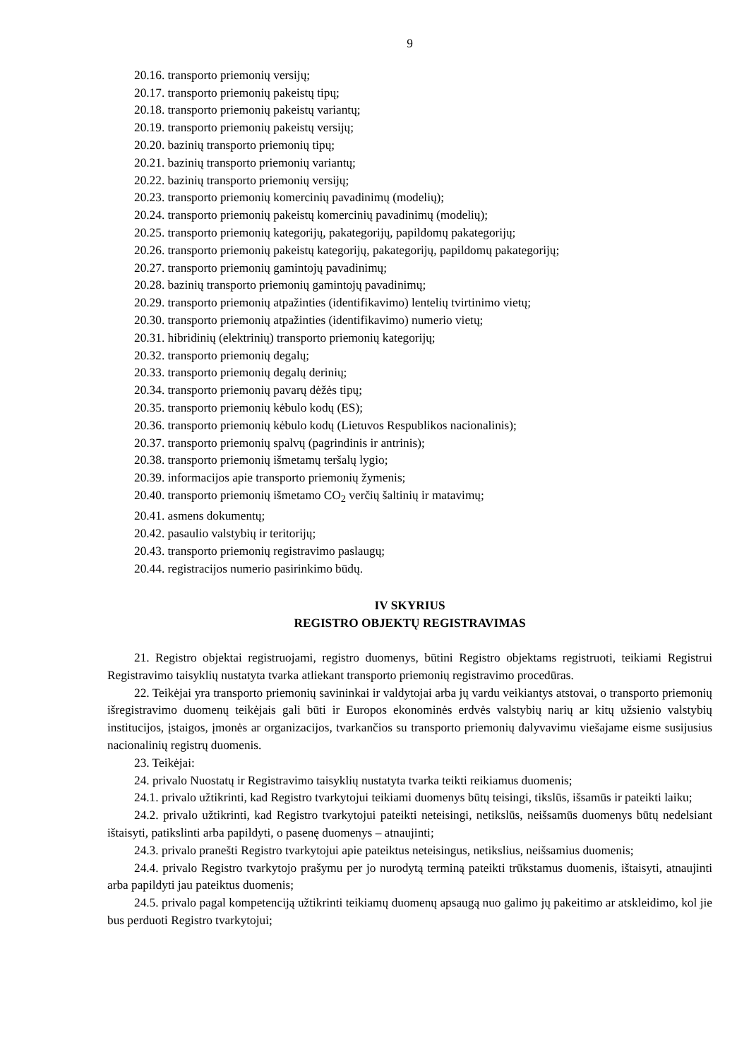9
20.16. transporto priemonių versijų;
20.17. transporto priemonių pakeistų tipų;
20.18. transporto priemonių pakeistų variantų;
20.19. transporto priemonių pakeistų versijų;
20.20. bazinių transporto priemonių tipų;
20.21. bazinių transporto priemonių variantų;
20.22. bazinių transporto priemonių versijų;
20.23. transporto priemonių komercinių pavadinimų (modelių);
20.24. transporto priemonių pakeistų komercinių pavadinimų (modelių);
20.25. transporto priemonių kategorijų, pakategorijų, papildomų pakategorijų;
20.26. transporto priemonių pakeistų kategorijų, pakategorijų, papildomų pakategorijų;
20.27. transporto priemonių gamintojų pavadinimų;
20.28. bazinių transporto priemonių gamintojų pavadinimų;
20.29. transporto priemonių atpažinties (identifikavimo) lentelių tvirtinimo vietų;
20.30. transporto priemonių atpažinties (identifikavimo) numerio vietų;
20.31. hibridinių (elektrinių) transporto priemonių kategorijų;
20.32. transporto priemonių degalų;
20.33. transporto priemonių degalų derinių;
20.34. transporto priemonių pavarų dėžės tipų;
20.35. transporto priemonių kėbulo kodų (ES);
20.36. transporto priemonių kėbulo kodų (Lietuvos Respublikos nacionalinis);
20.37. transporto priemonių spalvų (pagrindinis ir antrinis);
20.38. transporto priemonių išmetamų teršalų lygio;
20.39. informacijos apie transporto priemonių žymenis;
20.40. transporto priemonių išmetamo CO<sub>2</sub> verčių šaltinių ir matavimų;
20.41. asmens dokumentų;
20.42. pasaulio valstybių ir teritorijų;
20.43. transporto priemonių registravimo paslaugų;
20.44. registracijos numerio pasirinkimo būdų.
IV SKYRIUS
REGISTRO OBJEKTŲ REGISTRAVIMAS
21. Registro objektai registruojami, registro duomenys, būtini Registro objektams registruoti, teikiami Registrui Registravimo taisyklių nustatyta tvarka atliekant transporto priemonių registravimo procedūras.
22. Teikėjai yra transporto priemonių savininkai ir valdytojai arba jų vardu veikiantys atstovai, o transporto priemonių išregistravimo duomenų teikėjais gali būti ir Europos ekonominės erdvės valstybių narių ar kitų užsienio valstybių institucijos, įstaigos, įmonės ar organizacijos, tvarkančios su transporto priemonių dalyvavimu viešajame eisme susijusius nacionalinių registrų duomenis.
23. Teikėjai:
24. privalo Nuostatų ir Registravimo taisyklių nustatyta tvarka teikti reikiamus duomenis;
24.1. privalo užtikrinti, kad Registro tvarkytojui teikiami duomenys būtų teisingi, tikslūs, išsamūs ir pateikti laiku;
24.2. privalo užtikrinti, kad Registro tvarkytojui pateikti neteisingi, netikslūs, neišsamūs duomenys būtų nedelsiant ištaisyti, patikslinti arba papildyti, o pasenę duomenys – atnaujinti;
24.3. privalo pranešti Registro tvarkytojui apie pateiktus neteisingus, netikslius, neišsamius duomenis;
24.4. privalo Registro tvarkytojo prašymu per jo nurodytą terminą pateikti trūkstamus duomenis, ištaisyti, atnaujinti arba papildyti jau pateiktus duomenis;
24.5. privalo pagal kompetenciją užtikrinti teikiamų duomenų apsaugą nuo galimo jų pakeitimo ar atskleidimo, kol jie bus perduoti Registro tvarkytojui;